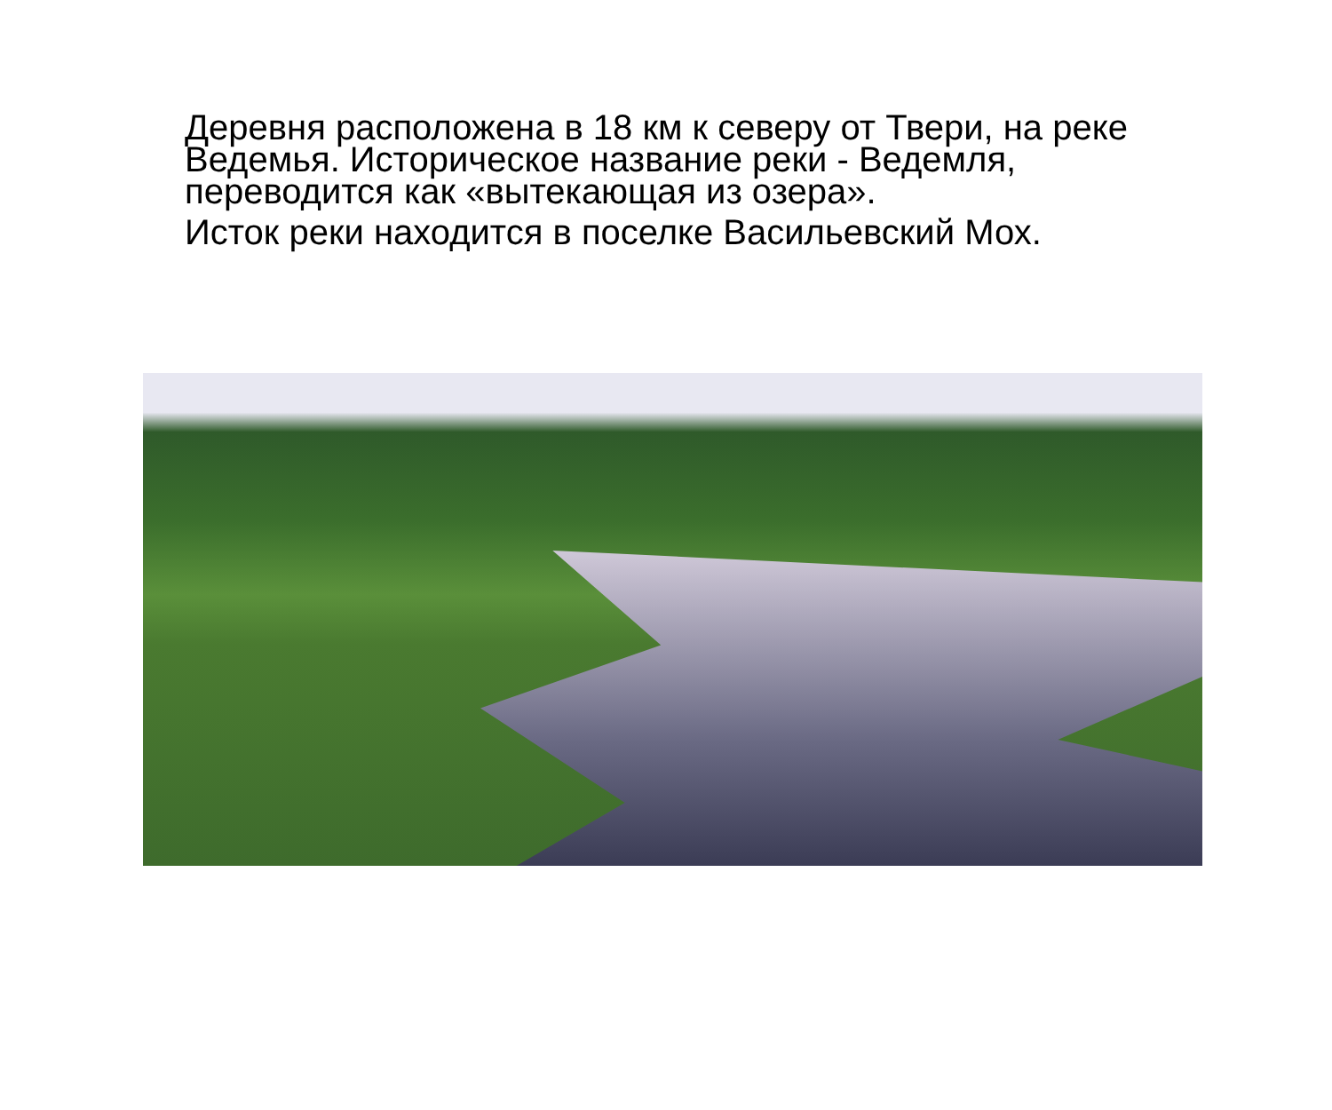Деревня расположена в 18 км к северу от Твери, на реке Ведемья. Историческое название реки - Ведемля, переводится как «вытекающая из озера».
Исток реки находится в поселке Васильевский Мох.